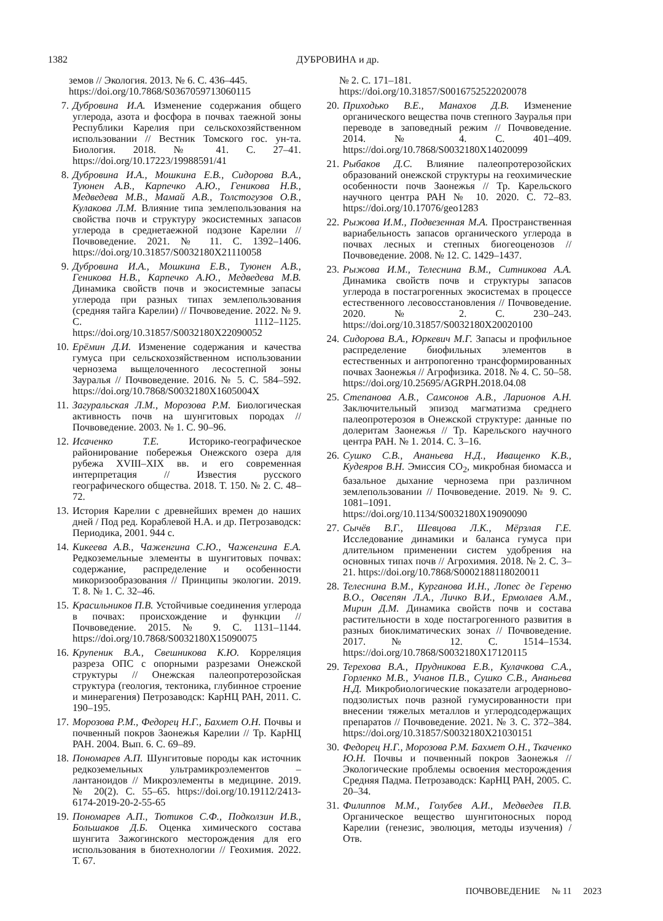1382 ДУБРОВИНА и др.
земов // Экология. 2013. № 6. С. 436–445. https://doi.org/10.7868/S0367059713060115
7. Дубровина И.А. Изменение содержания общего углерода, азота и фосфора в почвах таежной зоны Республики Карелия при сельскохозяйственном использовании // Вестник Томского гос. ун-та. Биология. 2018. № 41. С. 27–41. https://doi.org/10.17223/19988591/41
8. Дубровина И.А., Мошкина Е.В., Сидорова В.А., Туюнен А.В., Карпечко А.Ю., Геникова Н.В., Медведева М.В., Мамай А.В., Толстогузов О.В., Кулакова Л.М. Влияние типа землепользования на свойства почв и структуру экосистемных запасов углерода в среднетаежной подзоне Карелии // Почвоведение. 2021. № 11. С. 1392–1406. https://doi.org/10.31857/S0032180X21110058
9. Дубровина И.А., Мошкина Е.В., Туюнен А.В., Геникова Н.В., Карпечко А.Ю., Медведева М.В. Динамика свойств почв и экосистемные запасы углерода при разных типах землепользования (средняя тайга Карелии) // Почвоведение. 2022. № 9. С. 1112–1125. https://doi.org/10.31857/S0032180X22090052
10. Ерёмин Д.И. Изменение содержания и качества гумуса при сельскохозяйственном использовании чернозема выщелоченного лесостепной зоны Зауралья // Почвоведение. 2016. № 5. С. 584–592. https://doi.org/10.7868/S0032180X1605004X
11. Загуральская Л.М., Морозова Р.М. Биологическая активность почв на шунгитовых породах // Почвоведение. 2003. № 1. С. 90–96.
12. Исаченко Т.Е. Историко-географическое районирование побережья Онежского озера для рубежа XVIII–XIX вв. и его современная интерпретация // Известия русского географического общества. 2018. Т. 150. № 2. С. 48–72.
13. История Карелии с древнейших времен до наших дней / Под ред. Кораблевой Н.А. и др. Петрозаводск: Периодика, 2001. 944 с.
14. Кикеева А.В., Чаженгина С.Ю., Чаженгина Е.А. Редкоземельные элементы в шунгитовых почвах: содержание, распределение и особенности микоризообразования // Принципы экологии. 2019. Т. 8. № 1. С. 32–46.
15. Красильников П.В. Устойчивые соединения углерода в почвах: происхождение и функции // Почвоведение. 2015. № 9. С. 1131–1144. https://doi.org/10.7868/S0032180X15090075
16. Крупеник В.А., Свешникова К.Ю. Корреляция разреза ОПС с опорными разрезами Онежской структуры // Онежская палеопротерозойская структура (геология, тектоника, глубинное строение и минерагения) Петрозаводск: КарНЦ РАН, 2011. С. 190–195.
17. Морозова Р.М., Федорец Н.Г., Бахмет О.Н. Почвы и почвенный покров Заонежья Карелии // Тр. КарНЦ РАН. 2004. Вып. 6. С. 69–89.
18. Пономарев А.П. Шунгитовые породы как источник редкоземельных ультрамикроэлементов – лантаноидов // Микроэлементы в медицине. 2019. № 20(2). С. 55–65. https://doi.org/10.19112/2413-6174-2019-20-2-55-65
19. Пономарев А.П., Тютиков С.Ф., Подколзин И.В., Большаков Д.Б. Оценка химического состава шунгита Зажогинского месторождения для его использования в биотехнологии // Геохимия. 2022. Т. 67.
№ 2. С. 171–181. https://doi.org/10.31857/S0016752522020078
20. Приходько В.Е., Манахов Д.В. Изменение органического вещества почв степного Зауралья при переводе в заповедный режим // Почвоведение. 2014. № 4. С. 401–409. https://doi.org/10.7868/S0032180X14020099
21. Рыбаков Д.С. Влияние палеопротерозойских образований онежской структуры на геохимические особенности почв Заонежья // Тр. Карельского научного центра РАН № 10. 2020. С. 72–83. https://doi.org/10.17076/geo1283
22. Рыжова И.М., Подвезенная М.А. Пространственная вариабельность запасов органического углерода в почвах лесных и степных биогеоценозов // Почвоведение. 2008. № 12. С. 1429–1437.
23. Рыжова И.М., Телеснина В.М., Ситникова А.А. Динамика свойств почв и структуры запасов углерода в постагрогенных экосистемах в процессе естественного лесовосстановления // Почвоведение. 2020. № 2. С. 230–243. https://doi.org/10.31857/S0032180X20020100
24. Сидорова В.А., Юркевич М.Г. Запасы и профильное распределение биофильных элементов в естественных и антропогенно трансформированных почвах Заонежья // Агрофизика. 2018. № 4. С. 50–58. https://doi.org/10.25695/AGRPH.2018.04.08
25. Степанова А.В., Самсонов А.В., Ларионов А.Н. Заключительный эпизод магматизма среднего палеопротерозоя в Онежской структуре: данные по долеритам Заонежья // Тр. Карельского научного центра РАН. № 1. 2014. С. 3–16.
26. Сушко С.В., Ананьева Н.Д., Иващенко К.В., Кудеяров В.Н. Эмиссия CO<sub>2</sub>, микробная биомасса и базальное дыхание чернозема при различном землепользовании // Почвоведение. 2019. № 9. С. 1081–1091. https://doi.org/10.1134/S0032180X19090090
27. Сычёв В.Г., Шевцова Л.К., Мёрзлая Г.Е. Исследование динамики и баланса гумуса при длительном применении систем удобрения на основных типах почв // Агрохимия. 2018. № 2. С. 3–21. https://doi.org/10.7868/S0002188118020011
28. Телеснина В.М., Курганова И.Н., Лопес де Гереню В.О., Овсепян Л.А., Личко В.И., Ермолаев А.М., Мирин Д.М. Динамика свойств почв и состава растительности в ходе постагрогенного развития в разных биоклиматических зонах // Почвоведение. 2017. № 12. С. 1514–1534. https://doi.org/10.7868/S0032180X17120115
29. Терехова В.А., Прудникова Е.В., Кулачкова С.А., Горленко М.В., Учанов П.В., Сушко С.В., Ананьева Н.Д. Микробиологические показатели агродерново-подзолистых почв разной гумусированности при внесении тяжелых металлов и углеродсодержащих препаратов // Почвоведение. 2021. № 3. С. 372–384. https://doi.org/10.31857/S0032180X21030151
30. Федорец Н.Г., Морозова Р.М. Бахмет О.Н., Ткаченко Ю.Н. Почвы и почвенный покров Заонежья // Экологические проблемы освоения месторождения Средняя Падма. Петрозаводск: КарНЦ РАН, 2005. С. 20–34.
31. Филиппов М.М., Голубев А.И., Медведев П.В. Органическое вещество шунгитоносных пород Карелии (генезис, эволюция, методы изучения) / Отв.
ПОЧВОВЕДЕНИЕ № 11 2023